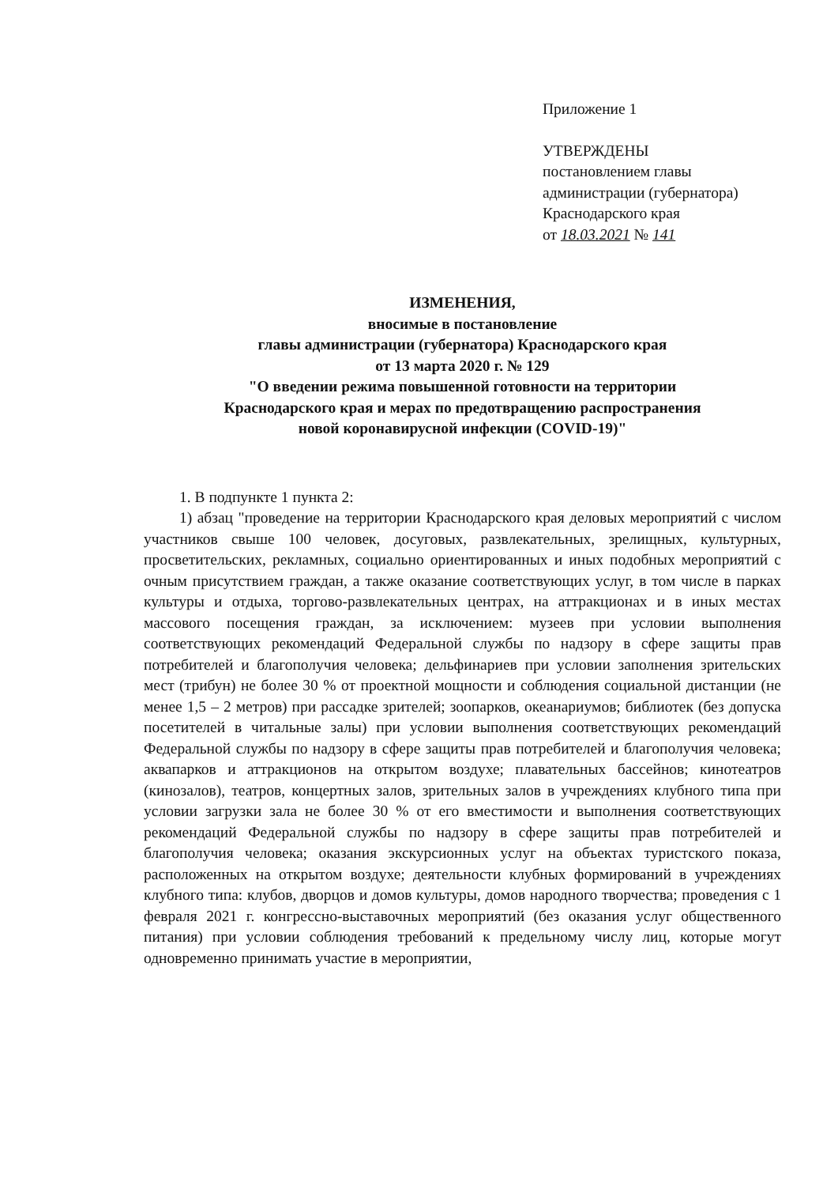Приложение 1
УТВЕРЖДЕНЫ
постановлением главы
администрации (губернатора)
Краснодарского края
от 18.03.2021 № 141
ИЗМЕНЕНИЯ,
вносимые в постановление
главы администрации (губернатора) Краснодарского края
от 13 марта 2020 г. № 129
"О введении режима повышенной готовности на территории
Краснодарского края и мерах по предотвращению распространения
новой коронавирусной инфекции (COVID-19)"
1. В подпункте 1 пункта 2:
1) абзац "проведение на территории Краснодарского края деловых мероприятий с числом участников свыше 100 человек, досуговых, развлекательных, зрелищных, культурных, просветительских, рекламных, социально ориентированных и иных подобных мероприятий с очным присутствием граждан, а также оказание соответствующих услуг, в том числе в парках культуры и отдыха, торгово-развлекательных центрах, на аттракционах и в иных местах массового посещения граждан, за исключением: музеев при условии выполнения соответствующих рекомендаций Федеральной службы по надзору в сфере защиты прав потребителей и благополучия человека; дельфинариев при условии заполнения зрительских мест (трибун) не более 30 % от проектной мощности и соблюдения социальной дистанции (не менее 1,5 – 2 метров) при рассадке зрителей; зоопарков, океанариумов; библиотек (без допуска посетителей в читальные залы) при условии выполнения соответствующих рекомендаций Федеральной службы по надзору в сфере защиты прав потребителей и благополучия человека; аквапарков и аттракционов на открытом воздухе; плавательных бассейнов; кинотеатров (кинозалов), театров, концертных залов, зрительных залов в учреждениях клубного типа при условии загрузки зала не более 30 % от его вместимости и выполнения соответствующих рекомендаций Федеральной службы по надзору в сфере защиты прав потребителей и благополучия человека; оказания экскурсионных услуг на объектах туристского показа, расположенных на открытом воздухе; деятельности клубных формирований в учреждениях клубного типа: клубов, дворцов и домов культуры, домов народного творчества; проведения с 1 февраля 2021 г. конгрессно-выставочных мероприятий (без оказания услуг общественного питания) при условии соблюдения требований к предельному числу лиц, которые могут одновременно принимать участие в мероприятии,